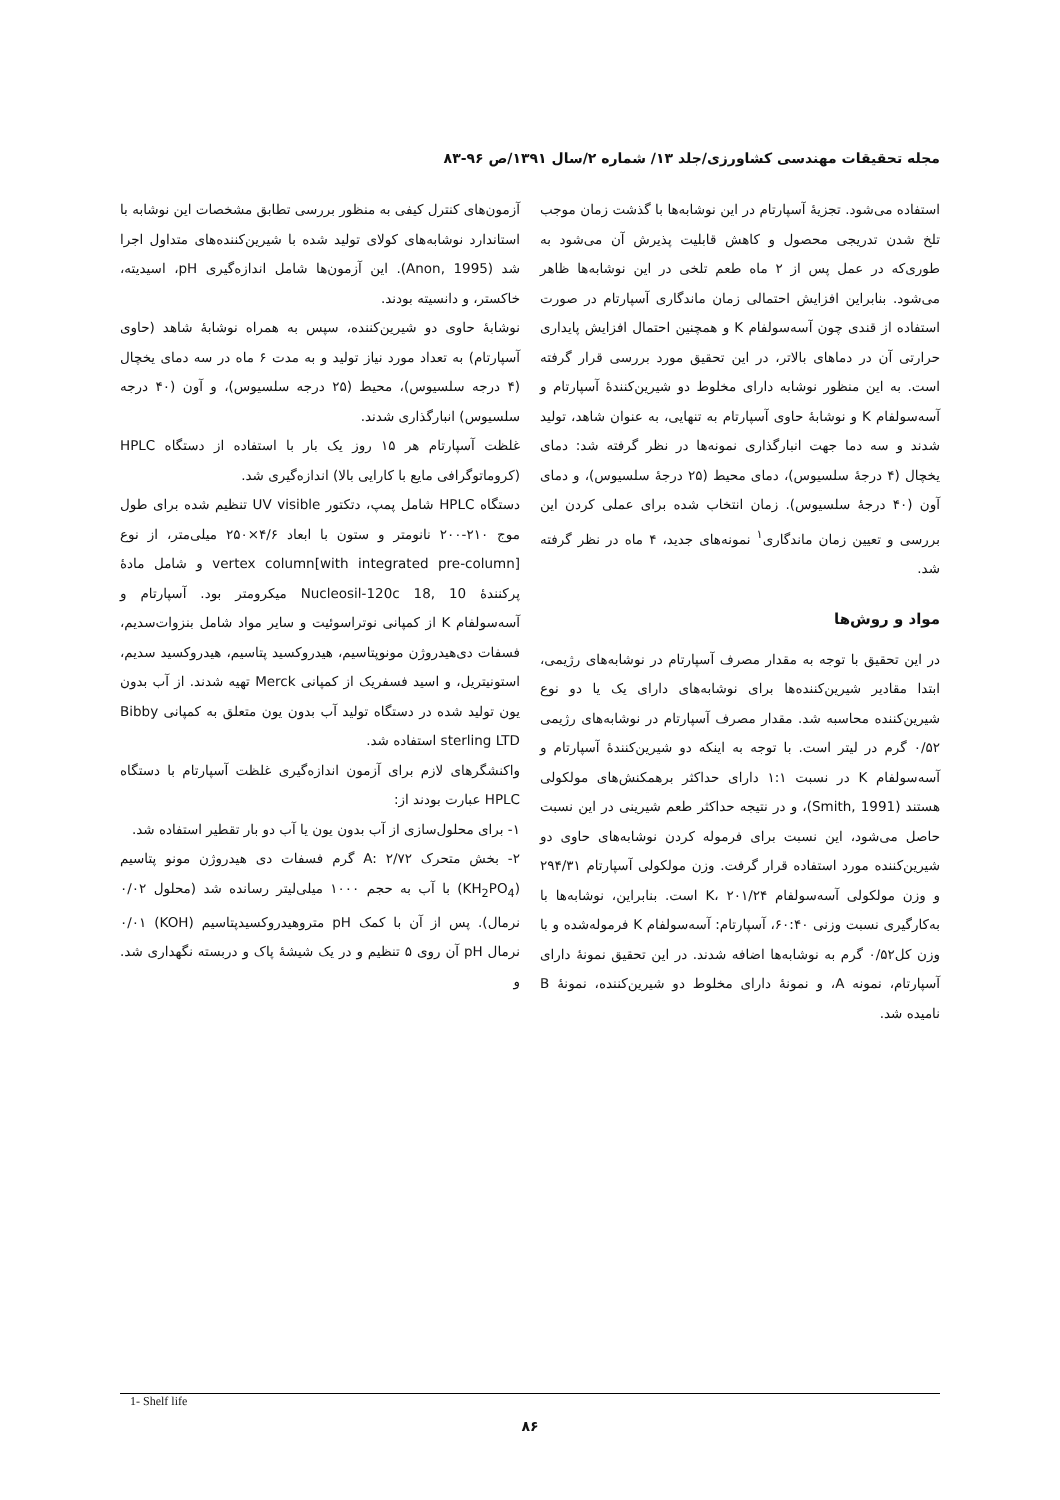مجله تحقیقات مهندسی کشاورزی/جلد ۱۳/ شماره ۲/سال ۱۳۹۱/ص ۹۶-۸۳
استفاده می‌شود. تجزیهٔ آسپارتام در این نوشابه‌ها با گذشت زمان موجب تلخ شدن تدریجی محصول و کاهش قابلیت پذیرش آن می‌شود به طوری‌که در عمل پس از ۲ ماه طعم تلخی در این نوشابه‌ها ظاهر می‌شود. بنابراین افزایش احتمالی زمان ماندگاری آسپارتام در صورت استفاده از قندی چون آسه‌سولفام K و همچنین احتمال افزایش پایداری حرارتی آن در دماهای بالاتر، در این تحقیق مورد بررسی قرار گرفته است. به این منظور نوشابه دارای مخلوط دو شیرین‌کنندهٔ آسپارتام و آسه‌سولفام K و نوشابهٔ حاوی آسپارتام به تنهایی، به عنوان شاهد، تولید شدند و سه دما جهت انبارگذاری نمونه‌ها در نظر گرفته شد: دمای یخچال (۴ درجهٔ سلسیوس)، دمای محیط (۲۵ درجهٔ سلسیوس)، و دمای آون (۴۰ درجهٔ سلسیوس). زمان انتخاب شده برای عملی کردن این بررسی و تعیین زمان ماندگاری<sup>۱</sup> نمونه‌های جدید، ۴ ماه در نظر گرفته شد.
مواد و روش‌ها
در این تحقیق با توجه به مقدار مصرف آسپارتام در نوشابه‌های رژیمی، ابتدا مقادیر شیرین‌کننده‌ها برای نوشابه‌های دارای یک یا دو نوع شیرین‌کننده محاسبه شد. مقدار مصرف آسپارتام در نوشابه‌های رژیمی ۰/۵۲ گرم در لیتر است. با توجه به اینکه دو شیرین‌کنندهٔ آسپارتام و آسه‌سولفام K در نسبت ۱:۱ دارای حداکثر برهمکنش‌های مولکولی هستند (Smith, 1991)، و در نتیجه حداکثر طعم شیرینی در این نسبت حاصل می‌شود، این نسبت برای فرموله کردن نوشابه‌های حاوی دو شیرین‌کننده مورد استفاده قرار گرفت. وزن مولکولی آسپارتام ۲۹۴/۳۱ و وزن مولکولی آسه‌سولفام K، ۲۰۱/۲۴ است. بنابراین، نوشابه‌ها با به‌کارگیری نسبت وزنی ۶۰:۴۰، آسپارتام: آسه‌سولفام K فرموله‌شده و با وزن کل۰/۵۲ گرم به نوشابه‌ها اضافه شدند. در این تحقیق نمونهٔ دارای آسپارتام، نمونه A، و نمونهٔ دارای مخلوط دو شیرین‌کننده، نمونهٔ B نامیده شد.
آزمون‌های کنترل کیفی به منظور بررسی تطابق مشخصات این نوشابه با استاندارد نوشابه‌های کولای تولید شده با شیرین‌کننده‌های متداول اجرا شد (Anon, 1995). این آزمون‌ها شامل اندازه‌گیری pH، اسیدیته، خاکستر، و دانسیته بودند.
نوشابهٔ حاوی دو شیرین‌کننده، سپس به همراه نوشابهٔ شاهد (حاوی آسپارتام) به تعداد مورد نیاز تولید و به مدت ۶ ماه در سه دمای یخچال (۴ درجه سلسیوس)، محیط (۲۵ درجه سلسیوس)، و آون (۴۰ درجه سلسیوس) انبارگذاری شدند.
غلظت آسپارتام هر ۱۵ روز یک بار با استفاده از دستگاه HPLC (کروماتوگرافی مایع با کارایی بالا) اندازه‌گیری شد.
دستگاه HPLC شامل پمپ، دتکتور UV visible تنظیم شده برای طول موج ۲۱۰-۲۰۰ نانومتر و ستون با ابعاد ۴/۶×۲۵۰ میلی‌متر، از نوع vertex column[with integrated pre-column] و شامل مادهٔ پرکنندهٔ Nucleosil-120c 18, 10 میکرومتر بود. آسپارتام و آسه‌سولفام K از کمپانی نوتراسوئیت و سایر مواد شامل بنزوات‌سدیم، فسفات دی‌هیدروژن مونوپتاسیم، هیدروکسید پتاسیم، هیدروکسید سدیم، استونیتریل، و اسید فسفریک از کمپانی Merck تهیه شدند. از آب بدون یون تولید شده در دستگاه تولید آب بدون یون متعلق به کمپانی Bibby sterling LTD استفاده شد.
واکنشگرهای لازم برای آزمون اندازه‌گیری غلظت آسپارتام با دستگاه HPLC عبارت بودند از:
۱- برای محلول‌سازی از آب بدون یون یا آب دو بار تقطیر استفاده شد.
۲- بخش متحرک A: ۲/۷۲ گرم فسفات دی هیدروژن مونو پتاسیم (KH<sub>2</sub>PO<sub>4</sub>) با آب به حجم ۱۰۰۰ میلی‌لیتر رسانده شد (محلول ۰/۰۲ نرمال). پس از آن با کمک pH متروهیدروکسیدپتاسیم (KOH) ۰/۰۱ نرمال pH آن روی ۵ تنظیم و در یک شیشهٔ پاک و دربسته نگهداری شد. و
1- Shelf life
۸۶